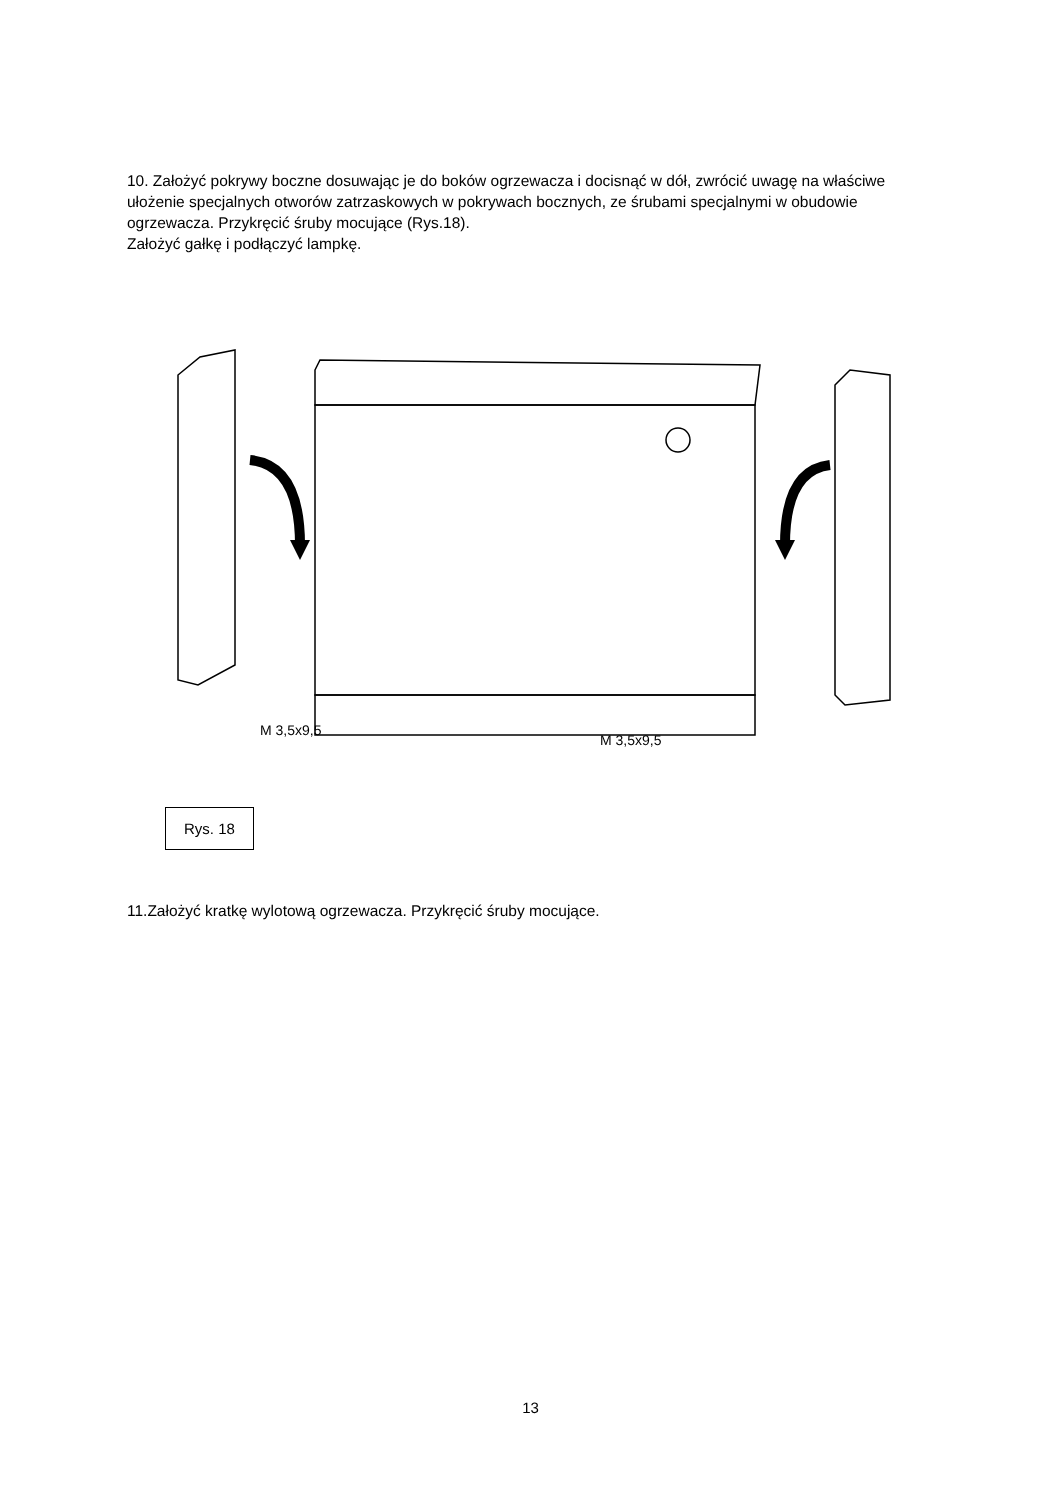10. Założyć pokrywy boczne dosuwając je do boków ogrzewacza i docisnąć w dół, zwrócić uwagę na właściwe ułożenie specjalnych otworów zatrzaskowych w pokrywach bocznych, ze śrubami specjalnymi w obudowie ogrzewacza. Przykręcić śruby mocujące (Rys.18).
Założyć gałkę i podłączyć lampkę.
M 3,5x9,5
M 3,5x9,5
Rys. 18
11.Założyć kratkę wylotową ogrzewacza. Przykręcić śruby mocujące.
13